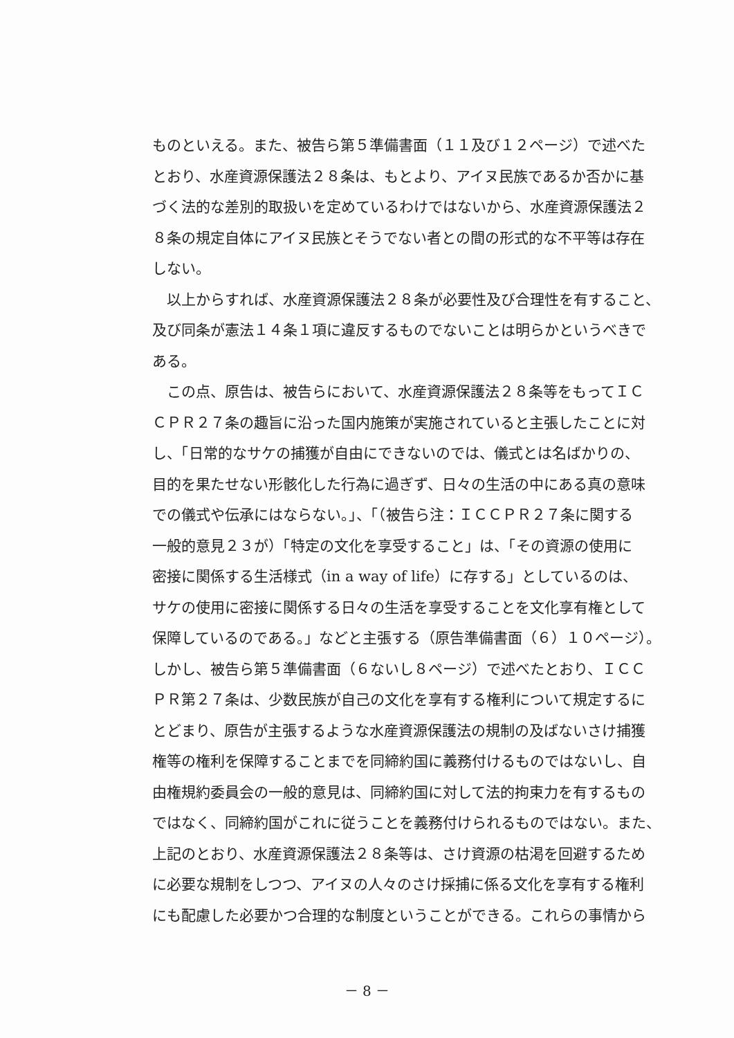ものといえる。また、被告ら第５準備書面（１１及び１２ページ）で述べた
とおり、水産資源保護法２８条は、もとより、アイヌ民族であるか否かに基
づく法的な差別的取扱いを定めているわけではないから、水産資源保護法２
８条の規定自体にアイヌ民族とそうでない者との間の形式的な不平等は存在
しない。
　以上からすれば、水産資源保護法２８条が必要性及び合理性を有すること、
及び同条が憲法１４条１項に違反するものでないことは明らかというべきで
ある。
　この点、原告は、被告らにおいて、水産資源保護法２８条等をもってＩＣ
ＣＰＲ２７条の趣旨に沿った国内施策が実施されていると主張したことに対
し、「日常的なサケの捕獲が自由にできないのでは、儀式とは名ばかりの、
目的を果たせない形骸化した行為に過ぎず、日々の生活の中にある真の意味
での儀式や伝承にはならない。」、「（被告ら注：ＩＣＣＰＲ２７条に関する
一般的意見２３が）「特定の文化を享受すること」は、「その資源の使用に
密接に関係する生活様式（in a way of life）に存する」としているのは、
サケの使用に密接に関係する日々の生活を享受することを文化享有権として
保障しているのである。」などと主張する（原告準備書面（６）１０ページ）。
しかし、被告ら第５準備書面（６ないし８ページ）で述べたとおり、ＩＣＣ
ＰＲ第２７条は、少数民族が自己の文化を享有する権利について規定するに
とどまり、原告が主張するような水産資源保護法の規制の及ばないさけ捕獲
権等の権利を保障することまでを同締約国に義務付けるものではないし、自
由権規約委員会の一般的意見は、同締約国に対して法的拘束力を有するもの
ではなく、同締約国がこれに従うことを義務付けられるものではない。また、
上記のとおり、水産資源保護法２８条等は、さけ資源の枯渇を回避するため
に必要な規制をしつつ、アイヌの人々のさけ採捕に係る文化を享有する権利
にも配慮した必要かつ合理的な制度ということができる。これらの事情から
－ 8 －